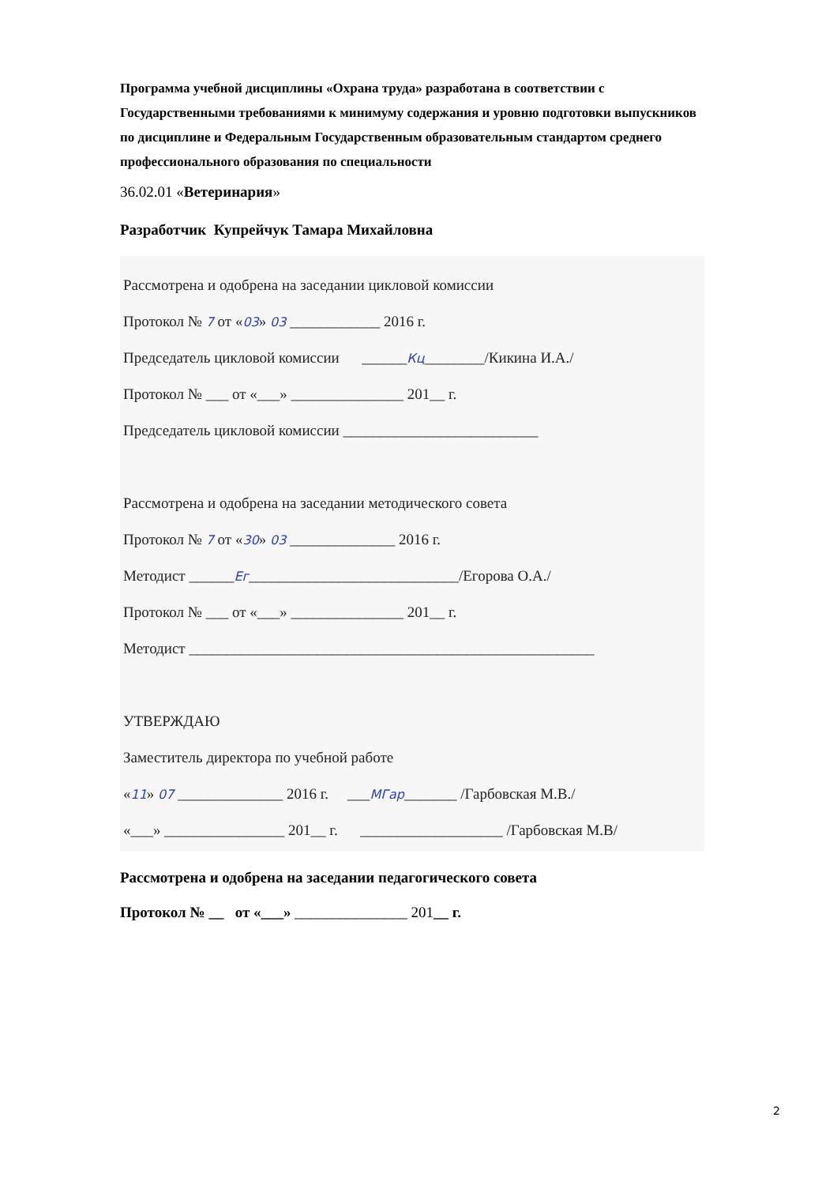Программа учебной дисциплины «Охрана труда» разработана в соответствии с Государственными требованиями к минимуму содержания и уровню подготовки выпускников по дисциплине и Федеральным Государственным образовательным стандартом среднего профессионального образования по специальности
36.02.01 «Ветеринария»
Разработчик Купрейчук Тамара Михайловна
Рассмотрена и одобрена на заседании цикловой комиссии
Протокол № 7 от «03» 03 ____________ 2016 г.
Председатель цикловой комиссии ______Кц________/Кикина И.А./
Протокол № ___ от «___» _______________ 201__ г.
Председатель цикловой комиссии __________________________
Рассмотрена и одобрена на заседании методического совета
Протокол № 7 от «30» 03 ______________ 2016 г.
Методист ______Ег____________________________/Егорова О.А./
Протокол № ___ от «___» _______________ 201__ г.
Методист ______________________________________________________
УТВЕРЖДАЮ
Заместитель директора по учебной работе
«11» 07 ______________ 2016 г. ___МГар_______ /Гарбовская М.В./
«___» ________________ 201__ г. ___________________ /Гарбовская М.В/
Рассмотрена и одобрена на заседании педагогического совета
Протокол № __ от «___» _______________ 201__ г.
2